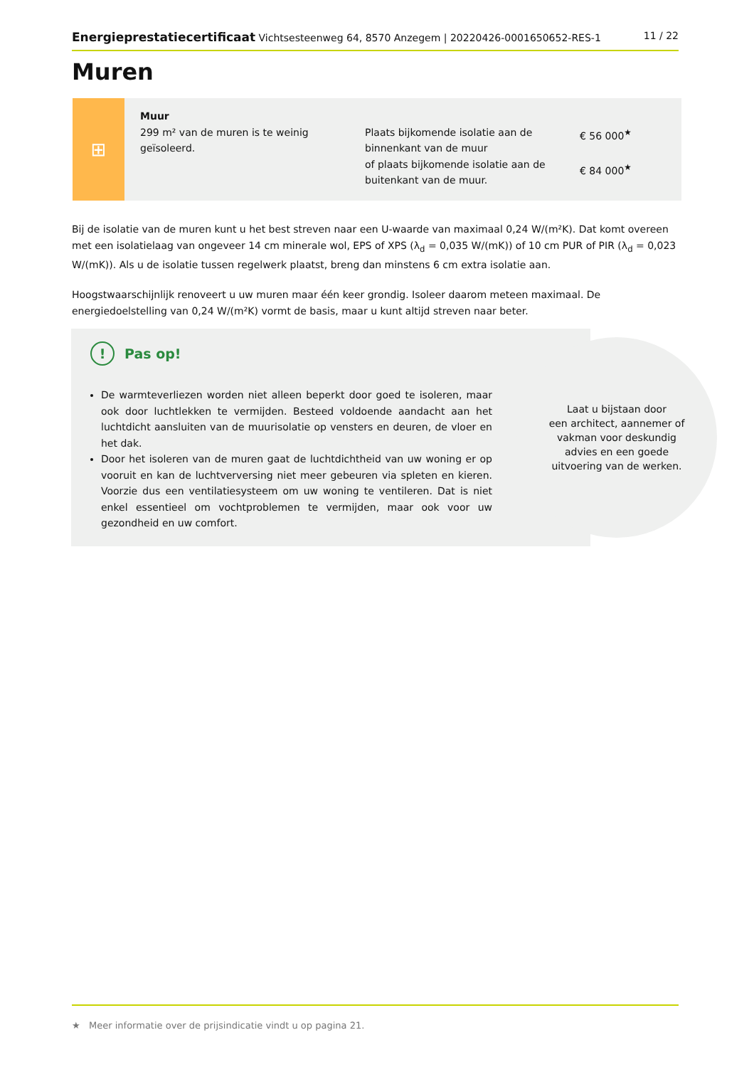Energieprestatiecertificaat Vichtsesteenweg 64, 8570 Anzegem | 20220426-0001650652-RES-1 11 / 22
Muren
⊞
Muur
299 m² van de muren is te weinig geïsoleerd.
Plaats bijkomende isolatie aan de binnenkant van de muur
of plaats bijkomende isolatie aan de buitenkant van de muur.
€ 56 000<sup>★</sup>
€ 84 000<sup>★</sup>
Bij de isolatie van de muren kunt u het best streven naar een U-waarde van maximaal 0,24 W/(m²K). Dat komt overeen met een isolatielaag van ongeveer 14 cm minerale wol, EPS of XPS (λ<sub>d</sub> = 0,035 W/(mK)) of 10 cm PUR of PIR (λ<sub>d</sub> = 0,023 W/(mK)). Als u de isolatie tussen regelwerk plaatst, breng dan minstens 6 cm extra isolatie aan.
Hoogstwaarschijnlijk renoveert u uw muren maar één keer grondig. Isoleer daarom meteen maximaal. De energiedoelstelling van 0,24 W/(m²K) vormt de basis, maar u kunt altijd streven naar beter.
! Pas op!
De warmteverliezen worden niet alleen beperkt door goed te isoleren, maar ook door luchtlekken te vermijden. Besteed voldoende aandacht aan het luchtdicht aansluiten van de muurisolatie op vensters en deuren, de vloer en het dak.
Door het isoleren van de muren gaat de luchtdichtheid van uw woning er op vooruit en kan de luchtverversing niet meer gebeuren via spleten en kieren. Voorzie dus een ventilatiesysteem om uw woning te ventileren. Dat is niet enkel essentieel om vochtproblemen te vermijden, maar ook voor uw gezondheid en uw comfort.
Laat u bijstaan door
een architect, aannemer of
vakman voor deskundig
advies en een goede
uitvoering van de werken.
★ Meer informatie over de prijsindicatie vindt u op pagina 21.